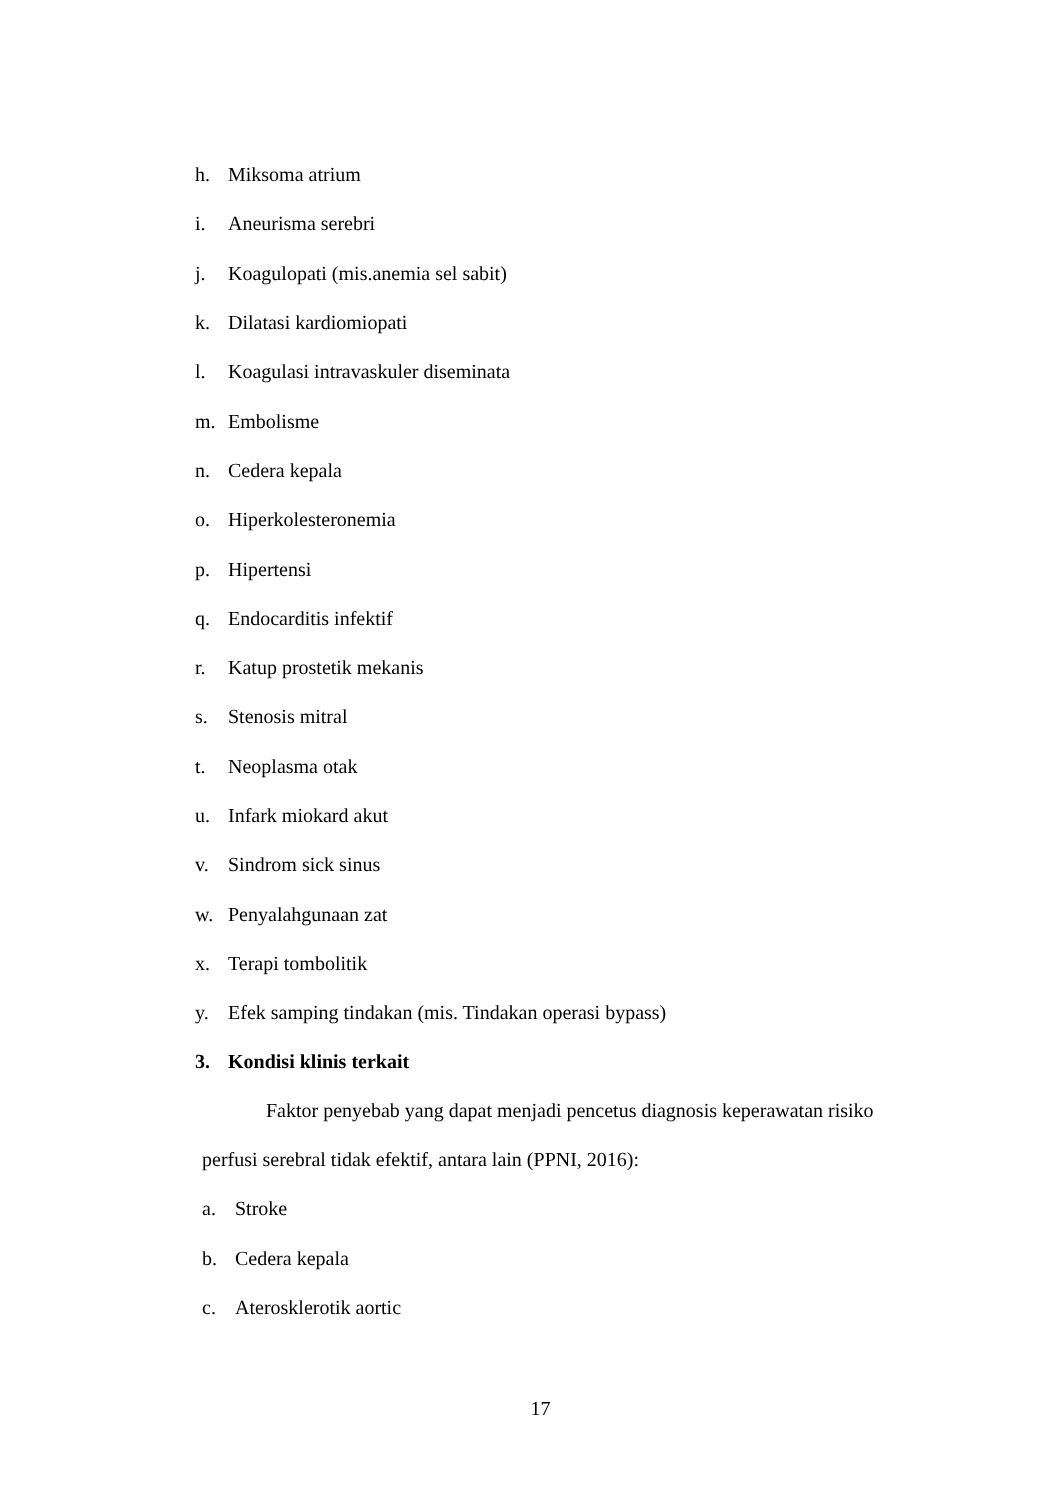h. Miksoma atrium
i. Aneurisma serebri
j. Koagulopati (mis.anemia sel sabit)
k. Dilatasi kardiomiopati
l. Koagulasi intravaskuler diseminata
m. Embolisme
n. Cedera kepala
o. Hiperkolesteronemia
p. Hipertensi
q. Endocarditis infektif
r. Katup prostetik mekanis
s. Stenosis mitral
t. Neoplasma otak
u. Infark miokard akut
v. Sindrom sick sinus
w. Penyalahgunaan zat
x. Terapi tombolitik
y. Efek samping tindakan (mis. Tindakan operasi bypass)
3. Kondisi klinis terkait
Faktor penyebab yang dapat menjadi pencetus diagnosis keperawatan risiko perfusi serebral tidak efektif, antara lain (PPNI, 2016):
a. Stroke
b. Cedera kepala
c. Aterosklerotik aortic
17